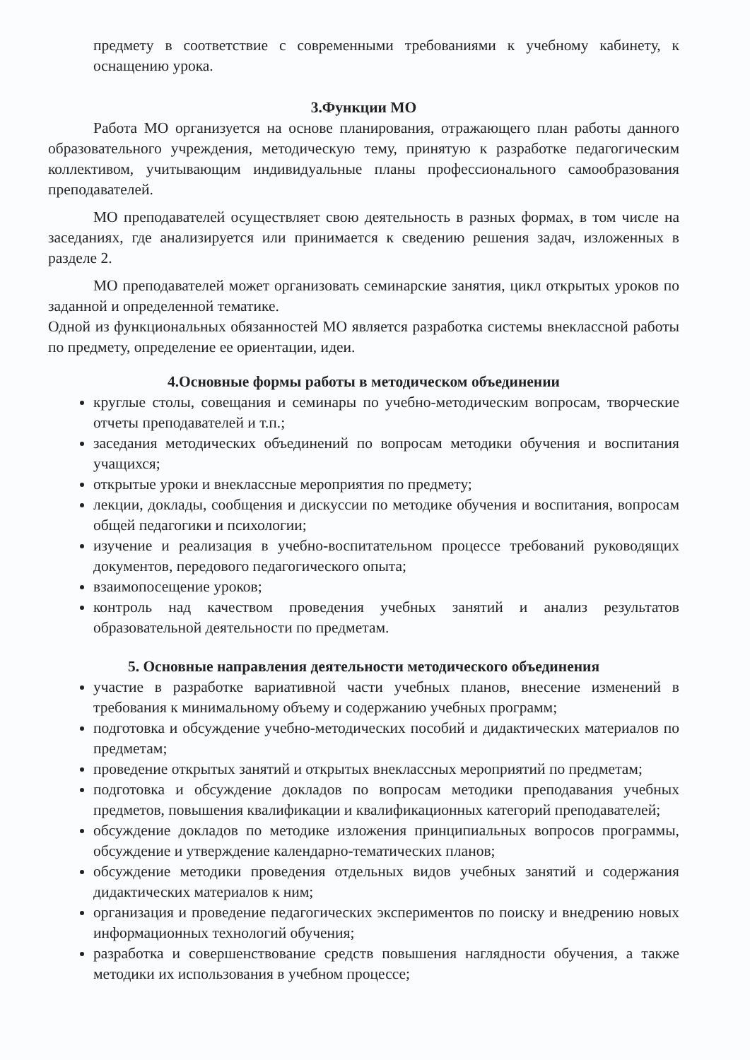предмету в соответствие с современными требованиями к учебному кабинету, к оснащению урока.
3.Функции МО
Работа МО организуется на основе планирования, отражающего план работы данного образовательного учреждения, методическую тему, принятую к разработке педагогическим коллективом, учитывающим индивидуальные планы профессионального самообразования преподавателей.
МО преподавателей осуществляет свою деятельность в разных формах, в том числе на заседаниях, где анализируется или принимается к сведению решения задач, изложенных в разделе 2.
МО преподавателей может организовать семинарские занятия, цикл открытых уроков по заданной и определенной тематике.
Одной из функциональных обязанностей МО является разработка системы внеклассной работы по предмету, определение ее ориентации, идеи.
4.Основные формы работы в методическом объединении
круглые столы, совещания и семинары по учебно-методическим вопросам, творческие отчеты преподавателей и т.п.;
заседания методических объединений по вопросам методики обучения и воспитания учащихся;
открытые уроки и внеклассные мероприятия по предмету;
лекции, доклады, сообщения и дискуссии по методике обучения и воспитания, вопросам общей педагогики и психологии;
изучение и реализация в учебно-воспитательном процессе требований руководящих документов, передового педагогического опыта;
взаимопосещение уроков;
контроль над качеством проведения учебных занятий и анализ результатов образовательной деятельности по предметам.
5. Основные направления деятельности методического объединения
участие в разработке вариативной части учебных планов, внесение изменений в требования к минимальному объему и содержанию учебных программ;
подготовка и обсуждение учебно-методических пособий и дидактических материалов по предметам;
проведение открытых занятий и открытых внеклассных мероприятий по предметам;
подготовка и обсуждение докладов по вопросам методики преподавания учебных предметов, повышения квалификации и квалификационных категорий преподавателей;
обсуждение докладов по методике изложения принципиальных вопросов программы, обсуждение и утверждение календарно-тематических планов;
обсуждение методики проведения отдельных видов учебных занятий и содержания дидактических материалов к ним;
организация и проведение педагогических экспериментов по поиску и внедрению новых информационных технологий обучения;
разработка и совершенствование средств повышения наглядности обучения, а также методики их использования в учебном процессе;